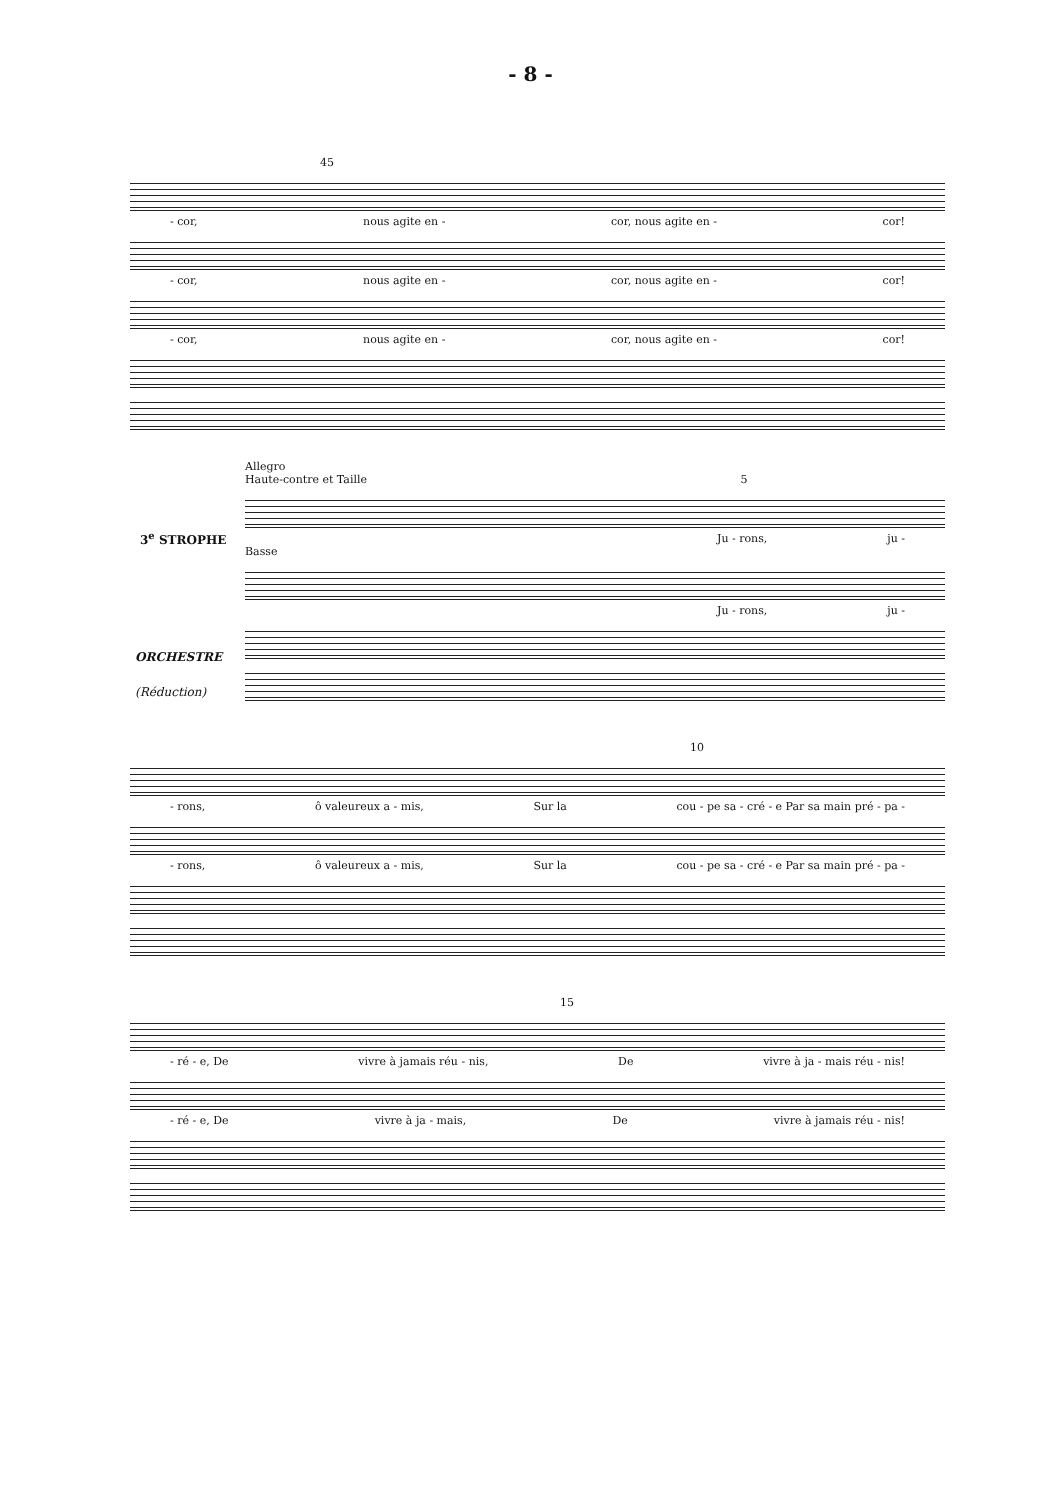- 8 -
45
- cor, nous agite en - cor, nous agite en - cor!
- cor, nous agite en - cor, nous agite en - cor!
- cor, nous agite en - cor, nous agite en - cor!
Allegro
Haute-contre et Taille 5
3<sup>e</sup> STROPHE
Ju - rons, ju -
Basse
Ju - rons, ju -
ORCHESTRE
(Réduction)
10
- rons, ô valeureux a - mis, Sur la cou - pe sa - cré - e Par sa main pré - pa -
- rons, ô valeureux a - mis, Sur la cou - pe sa - cré - e Par sa main pré - pa -
15
- ré - e, De vivre à jamais réu - nis, De vivre à ja - mais réu - nis!
- ré - e, De vivre à ja - mais, De vivre à jamais réu - nis!